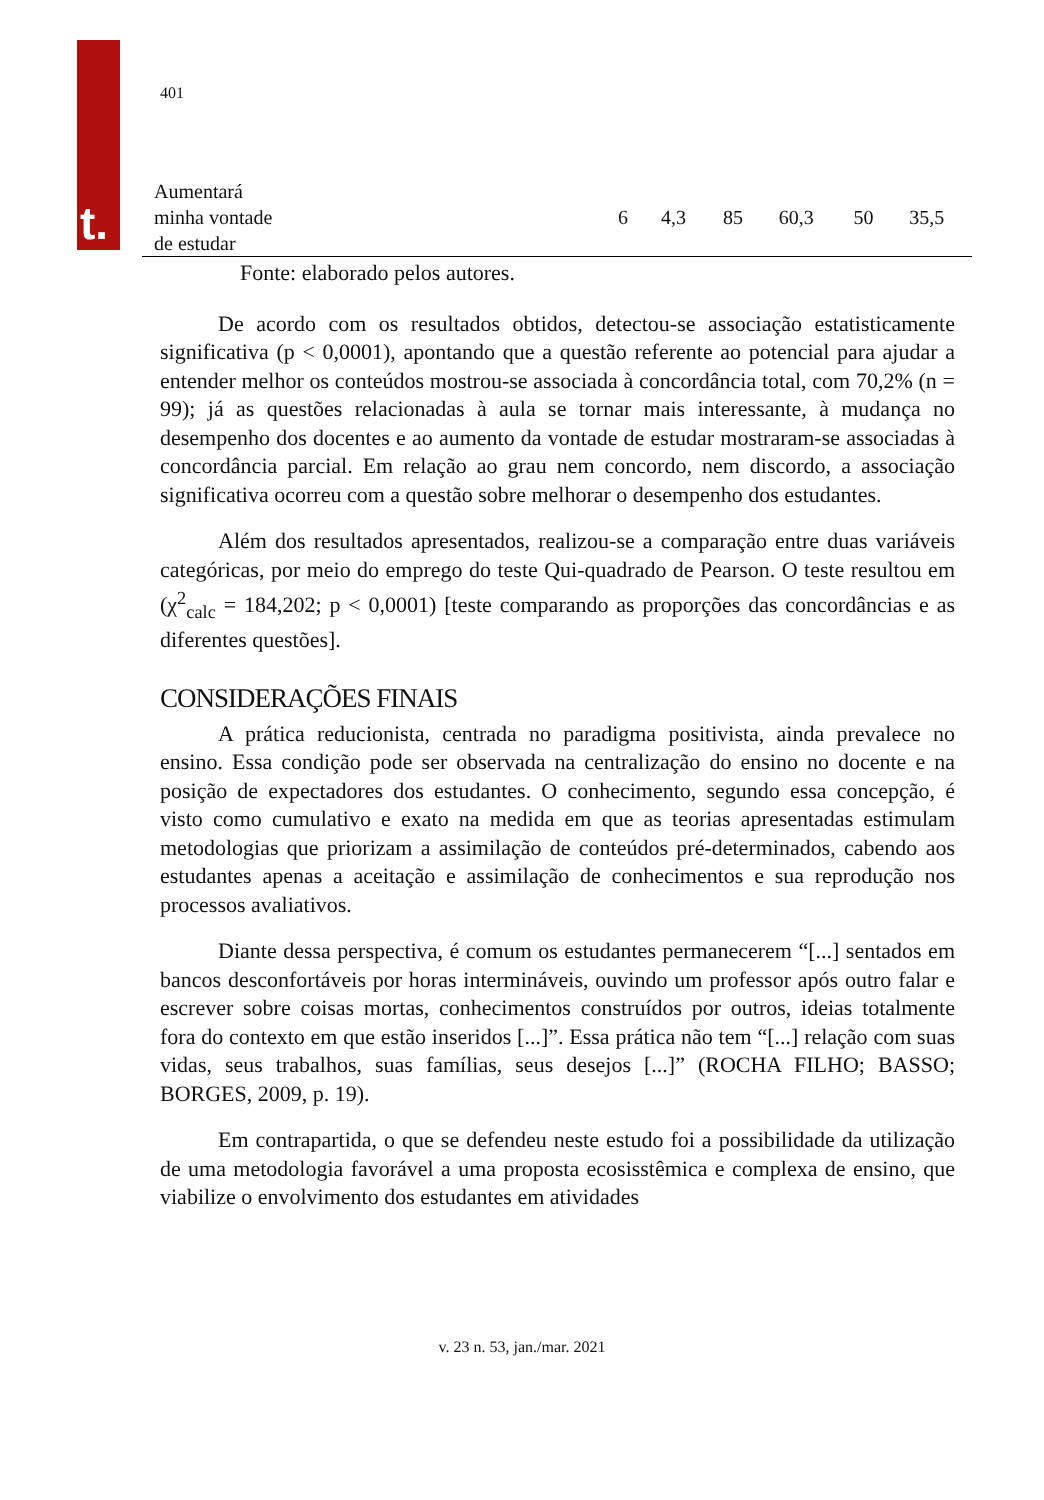t.
401
| Aumentará minha vontade de estudar | 6 | 4,3 | 85 | 60,3 | 50 | 35,5 |
Fonte: elaborado pelos autores.
De acordo com os resultados obtidos, detectou-se associação estatisticamente significativa (p < 0,0001), apontando que a questão referente ao potencial para ajudar a entender melhor os conteúdos mostrou-se associada à concordância total, com 70,2% (n = 99); já as questões relacionadas à aula se tornar mais interessante, à mudança no desempenho dos docentes e ao aumento da vontade de estudar mostraram-se associadas à concordância parcial. Em relação ao grau nem concordo, nem discordo, a associação significativa ocorreu com a questão sobre melhorar o desempenho dos estudantes.
Além dos resultados apresentados, realizou-se a comparação entre duas variáveis categóricas, por meio do emprego do teste Qui-quadrado de Pearson. O teste resultou em (χ<sup>2</sup><sub>calc</sub> = 184,202; p < 0,0001) [teste comparando as proporções das concordâncias e as diferentes questões].
CONSIDERAÇÕES FINAIS
A prática reducionista, centrada no paradigma positivista, ainda prevalece no ensino. Essa condição pode ser observada na centralização do ensino no docente e na posição de expectadores dos estudantes. O conhecimento, segundo essa concepção, é visto como cumulativo e exato na medida em que as teorias apresentadas estimulam metodologias que priorizam a assimilação de conteúdos pré-determinados, cabendo aos estudantes apenas a aceitação e assimilação de conhecimentos e sua reprodução nos processos avaliativos.
Diante dessa perspectiva, é comum os estudantes permanecerem “[...] sentados em bancos desconfortáveis por horas intermináveis, ouvindo um professor após outro falar e escrever sobre coisas mortas, conhecimentos construídos por outros, ideias totalmente fora do contexto em que estão inseridos [...]”. Essa prática não tem “[...] relação com suas vidas, seus trabalhos, suas famílias, seus desejos [...]” (ROCHA FILHO; BASSO; BORGES, 2009, p. 19).
Em contrapartida, o que se defendeu neste estudo foi a possibilidade da utilização de uma metodologia favorável a uma proposta ecosisstêmica e complexa de ensino, que viabilize o envolvimento dos estudantes em atividades
v. 23 n. 53, jan./mar. 2021